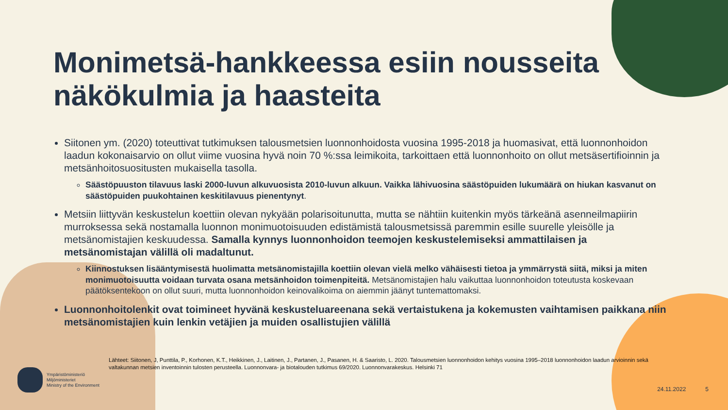Monimetsä-hankkeessa esiin nousseita näkökulmia ja haasteita
Siitonen ym. (2020) toteuttivat tutkimuksen talousmetsien luonnonhoidosta vuosina 1995-2018 ja huomasivat, että luonnonhoidon laadun kokonaisarvio on ollut viime vuosina hyvä noin 70 %:ssa leimikoita, tarkoittaen että luonnonhoito on ollut metsäsertifioinnin ja metsänhoitosuositusten mukaisella tasolla.
Säästöpuuston tilavuus laski 2000-luvun alkuvuosista 2010-luvun alkuun. Vaikka lähivuosina säästöpuiden lukumäärä on hiukan kasvanut on säästöpuiden puukohtainen keskitilavuus pienentynyt.
Metsiin liittyvän keskustelun koettiin olevan nykyään polarisoitunutta, mutta se nähtiin kuitenkin myös tärkeänä asenneilmapiirin murroksessa sekä nostamalla luonnon monimuotoisuuden edistämistä talousmetsissä paremmin esille suurelle yleisölle ja metsänomistajien keskuudessa. Samalla kynnys luonnonhoidon teemojen keskustelemiseksi ammattilaisen ja metsänomistajan välillä oli madaltunut.
Kiinnostuksen lisääntymisestä huolimatta metsänomistajilla koettiin olevan vielä melko vähäisesti tietoa ja ymmärrystä siitä, miksi ja miten monimuotoisuutta voidaan turvata osana metsänhoidon toimenpiteitä. Metsänomistajien halu vaikuttaa luonnonhoidon toteutusta koskevaan päätöksentekoon on ollut suuri, mutta luonnonhoidon keinovalikoima on aiemmin jäänyt tuntemattomaksi.
Luonnonhoitolenkit ovat toimineet hyvänä keskusteluareenana sekä vertaistukena ja kokemusten vaihtamisen paikkana niin metsänomistajien kuin lenkin vetäjien ja muiden osallistujien välillä
Lähteet: Siitonen, J, Punttila, P., Korhonen, K.T., Heikkinen, J., Laitinen, J., Partanen, J., Pasanen, H. & Saaristo, L. 2020. Talousmetsien luonnonhoidon kehitys vuosina 1995–2018 luonnonhoidon laadun arvioinnin sekä valtakunnan metsien inventoinnin tulosten perusteella. Luonnonvara- ja biotalouden tutkimus 69/2020. Luonnonvarakeskus. Helsinki 71
Ympäristöministeriö
Miljöministeriet
Ministry of the Environment
24.11.2022 5